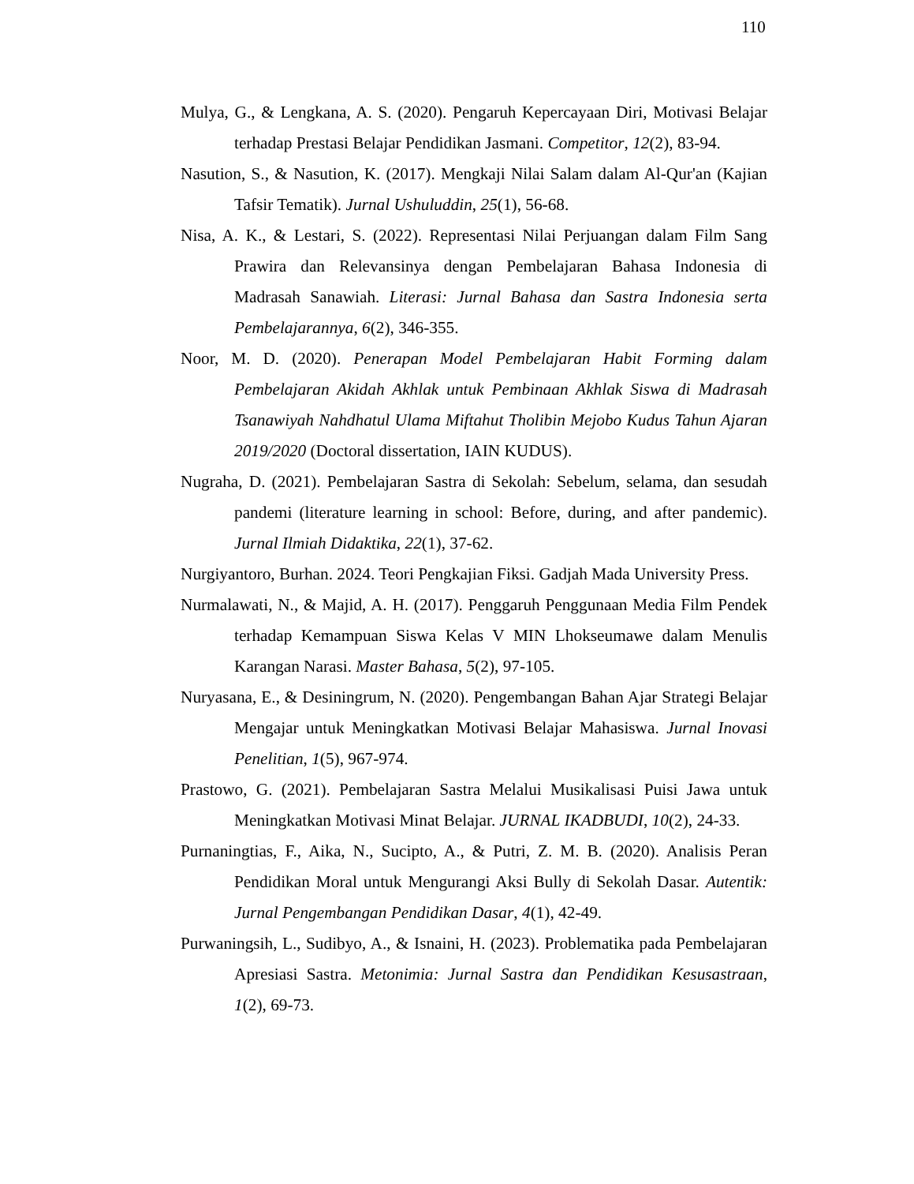110
Mulya, G., & Lengkana, A. S. (2020). Pengaruh Kepercayaan Diri, Motivasi Belajar terhadap Prestasi Belajar Pendidikan Jasmani. Competitor, 12(2), 83-94.
Nasution, S., & Nasution, K. (2017). Mengkaji Nilai Salam dalam Al-Qur'an (Kajian Tafsir Tematik). Jurnal Ushuluddin, 25(1), 56-68.
Nisa, A. K., & Lestari, S. (2022). Representasi Nilai Perjuangan dalam Film Sang Prawira dan Relevansinya dengan Pembelajaran Bahasa Indonesia di Madrasah Sanawiah. Literasi: Jurnal Bahasa dan Sastra Indonesia serta Pembelajarannya, 6(2), 346-355.
Noor, M. D. (2020). Penerapan Model Pembelajaran Habit Forming dalam Pembelajaran Akidah Akhlak untuk Pembinaan Akhlak Siswa di Madrasah Tsanawiyah Nahdhatul Ulama Miftahut Tholibin Mejobo Kudus Tahun Ajaran 2019/2020 (Doctoral dissertation, IAIN KUDUS).
Nugraha, D. (2021). Pembelajaran Sastra di Sekolah: Sebelum, selama, dan sesudah pandemi (literature learning in school: Before, during, and after pandemic). Jurnal Ilmiah Didaktika, 22(1), 37-62.
Nurgiyantoro, Burhan. 2024. Teori Pengkajian Fiksi. Gadjah Mada University Press.
Nurmalawati, N., & Majid, A. H. (2017). Penggaruh Penggunaan Media Film Pendek terhadap Kemampuan Siswa Kelas V MIN Lhokseumawe dalam Menulis Karangan Narasi. Master Bahasa, 5(2), 97-105.
Nuryasana, E., & Desiningrum, N. (2020). Pengembangan Bahan Ajar Strategi Belajar Mengajar untuk Meningkatkan Motivasi Belajar Mahasiswa. Jurnal Inovasi Penelitian, 1(5), 967-974.
Prastowo, G. (2021). Pembelajaran Sastra Melalui Musikalisasi Puisi Jawa untuk Meningkatkan Motivasi Minat Belajar. JURNAL IKADBUDI, 10(2), 24-33.
Purnaningtias, F., Aika, N., Sucipto, A., & Putri, Z. M. B. (2020). Analisis Peran Pendidikan Moral untuk Mengurangi Aksi Bully di Sekolah Dasar. Autentik: Jurnal Pengembangan Pendidikan Dasar, 4(1), 42-49.
Purwaningsih, L., Sudibyo, A., & Isnaini, H. (2023). Problematika pada Pembelajaran Apresiasi Sastra. Metonimia: Jurnal Sastra dan Pendidikan Kesusastraan, 1(2), 69-73.